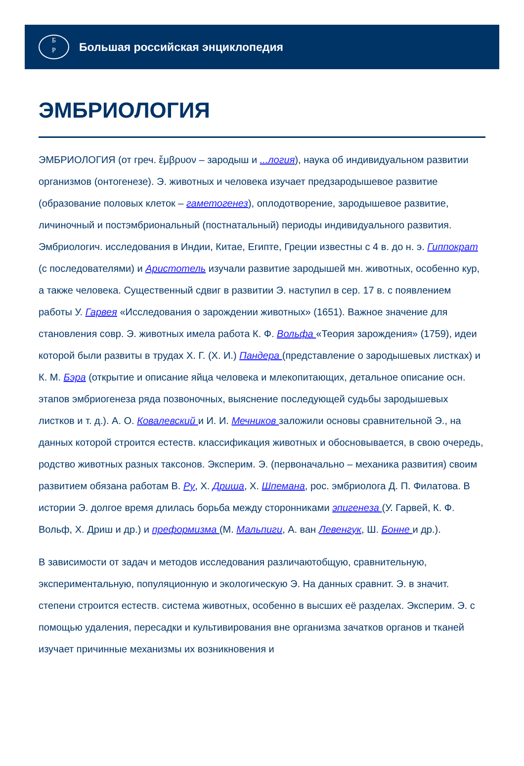Б
Р
Большая российская энциклопедия
ЭМБРИОЛОГИЯ
ЭМБРИОЛОГИЯ (от греч. ἔμβρυον – зародыш и ...логия), наука об индивидуальном развитии организмов (онтогенезе). Э. животных и человека изучает предзародышевое развитие (образование половых клеток – гаметогенез), оплодотворение, зародышевое развитие, личиночный и постэмбриональный (постнатальный) периоды индивидуального развития. Эмбриологич. исследования в Индии, Китае, Египте, Греции известны с 4 в. до н. э. Гиппократ (с последователями) и Аристотель изучали развитие зародышей мн. животных, особенно кур, а также человека. Существенный сдвиг в развитии Э. наступил в сер. 17 в. с появлением работы У. Гарвея «Исследования о зарождении животных» (1651). Важное значение для становления совр. Э. животных имела работа К. Ф. Вольфа «Теория зарождения» (1759), идеи которой были развиты в трудах Х. Г. (Х. И.) Пандера (представление о зародышевых листках) и К. М. Бэра (открытие и описание яйца человека и млекопитающих, детальное описание осн. этапов эмбриогенеза ряда позвоночных, выяснение последующей судьбы зародышевых листков и т. д.). А. О. Ковалевский и И. И. Мечников заложили основы сравнительной Э., на данных которой строится естеств. классификация животных и обосновывается, в свою очередь, родство животных разных таксонов. Эксперим. Э. (первоначально – механика развития) своим развитием обязана работам В. Ру, Х. Дриша, Х. Шпемана, рос. эмбриолога Д. П. Филатова. В истории Э. долгое время длилась борьба между сторонниками эпигенеза (У. Гарвей, К. Ф. Вольф, Х. Дриш и др.) и преформизма (М. Мальпиги, А. ван Левенгук, Ш. Бонне и др.).
В зависимости от задач и методов исследования различаютобщую, сравнительную, экспериментальную, популяционную и экологическую Э. На данных сравнит. Э. в значит. степени строится естеств. система животных, особенно в высших её разделах. Эксперим. Э. с помощью удаления, пересадки и культивирования вне организма зачатков органов и тканей изучает причинные механизмы их возникновения и